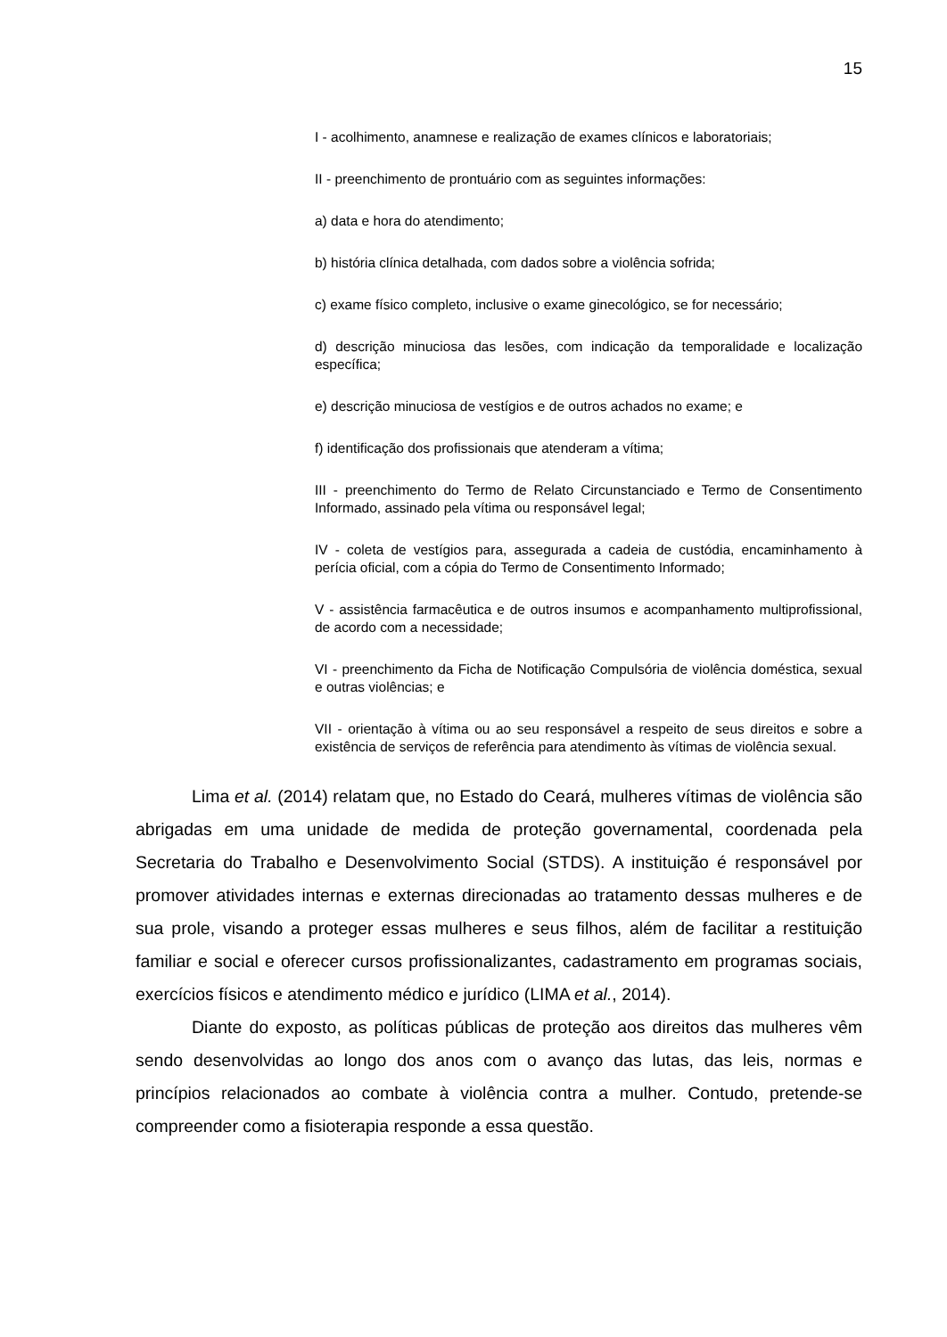15
I - acolhimento, anamnese e realização de exames clínicos e laboratoriais;
II - preenchimento de prontuário com as seguintes informações:
a) data e hora do atendimento;
b) história clínica detalhada, com dados sobre a violência sofrida;
c) exame físico completo, inclusive o exame ginecológico, se for necessário;
d) descrição minuciosa das lesões, com indicação da temporalidade e localização específica;
e) descrição minuciosa de vestígios e de outros achados no exame; e
f) identificação dos profissionais que atenderam a vítima;
III - preenchimento do Termo de Relato Circunstanciado e Termo de Consentimento Informado, assinado pela vítima ou responsável legal;
IV - coleta de vestígios para, assegurada a cadeia de custódia, encaminhamento à perícia oficial, com a cópia do Termo de Consentimento Informado;
V - assistência farmacêutica e de outros insumos e acompanhamento multiprofissional, de acordo com a necessidade;
VI - preenchimento da Ficha de Notificação Compulsória de violência doméstica, sexual e outras violências; e
VII - orientação à vítima ou ao seu responsável a respeito de seus direitos e sobre a existência de serviços de referência para atendimento às vítimas de violência sexual.
Lima et al. (2014) relatam que, no Estado do Ceará, mulheres vítimas de violência são abrigadas em uma unidade de medida de proteção governamental, coordenada pela Secretaria do Trabalho e Desenvolvimento Social (STDS). A instituição é responsável por promover atividades internas e externas direcionadas ao tratamento dessas mulheres e de sua prole, visando a proteger essas mulheres e seus filhos, além de facilitar a restituição familiar e social e oferecer cursos profissionalizantes, cadastramento em programas sociais, exercícios físicos e atendimento médico e jurídico (LIMA et al., 2014).
Diante do exposto, as políticas públicas de proteção aos direitos das mulheres vêm sendo desenvolvidas ao longo dos anos com o avanço das lutas, das leis, normas e princípios relacionados ao combate à violência contra a mulher. Contudo, pretende-se compreender como a fisioterapia responde a essa questão.